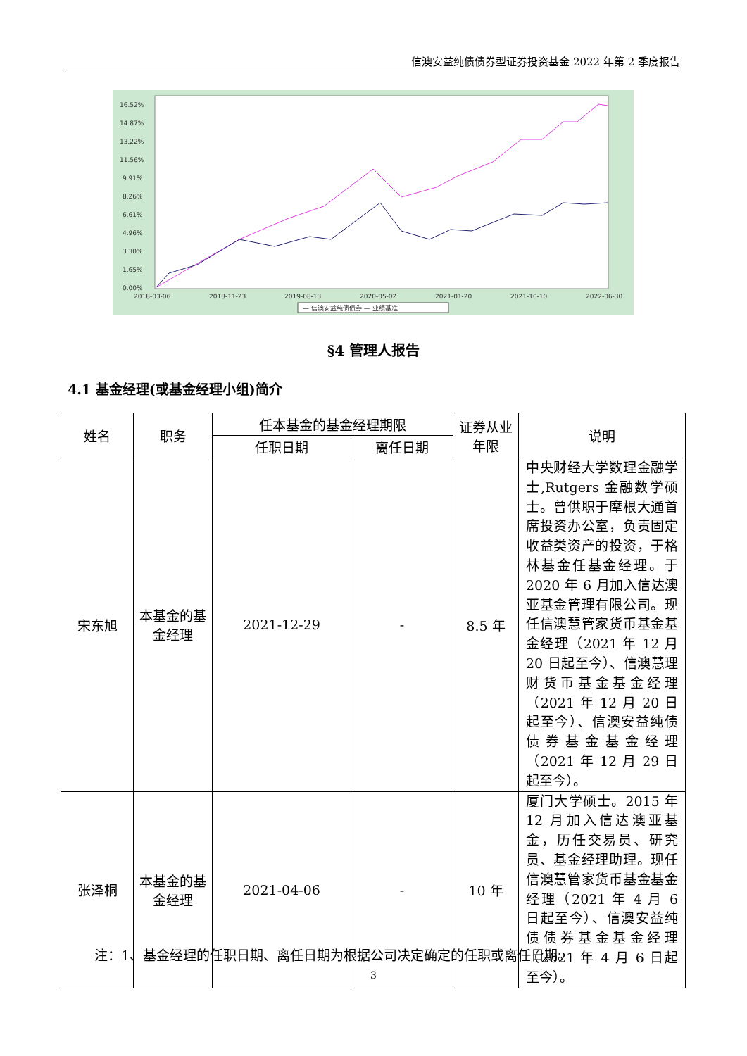信澳安益纯债债券型证券投资基金 2022 年第 2 季度报告
16.52%
14.87%
13.22%
11.56%
9.91%
8.26%
6.61%
4.96%
3.30%
1.65%
0.00%
2018-03-06
2018-11-23
2019-08-13
2020-05-02
2021-01-20
2021-10-10
2022-06-30
— 信澳安益纯债债券 — 业绩基准
§4 管理人报告
4.1 基金经理(或基金经理小组)简介
| 姓名 | 职务 | 任本基金的基金经理期限 | | 证券从业年限 | 说明 |
| --- | --- | --- | --- | --- | --- |
| | | 任职日期 | 离任日期 | | |
| 宋东旭 | 本基金的基金经理 | 2021-12-29 | - | 8.5 年 | 中央财经大学数理金融学士,Rutgers 金融数学硕士。曾供职于摩根大通首席投资办公室，负责固定收益类资产的投资，于格林基金任基金经理。于 2020 年 6 月加入信达澳亚基金管理有限公司。现任信澳慧管家货币基金基金经理（2021 年 12 月 20 日起至今）、信澳慧理财货币基金基金经理（2021 年 12 月 20 日起至今）、信澳安益纯债债券基金基金经理（2021 年 12 月 29 日起至今）。 |
| 张泽桐 | 本基金的基金经理 | 2021-04-06 | - | 10 年 | 厦门大学硕士。2015 年 12 月加入信达澳亚基金，历任交易员、研究员、基金经理助理。现任信澳慧管家货币基金基金经理（2021 年 4 月 6 日起至今）、信澳安益纯债债券基金基金经理（2021 年 4 月 6 日起至今）。 |
注：1、基金经理的任职日期、离任日期为根据公司决定确定的任职或离任日期。
3